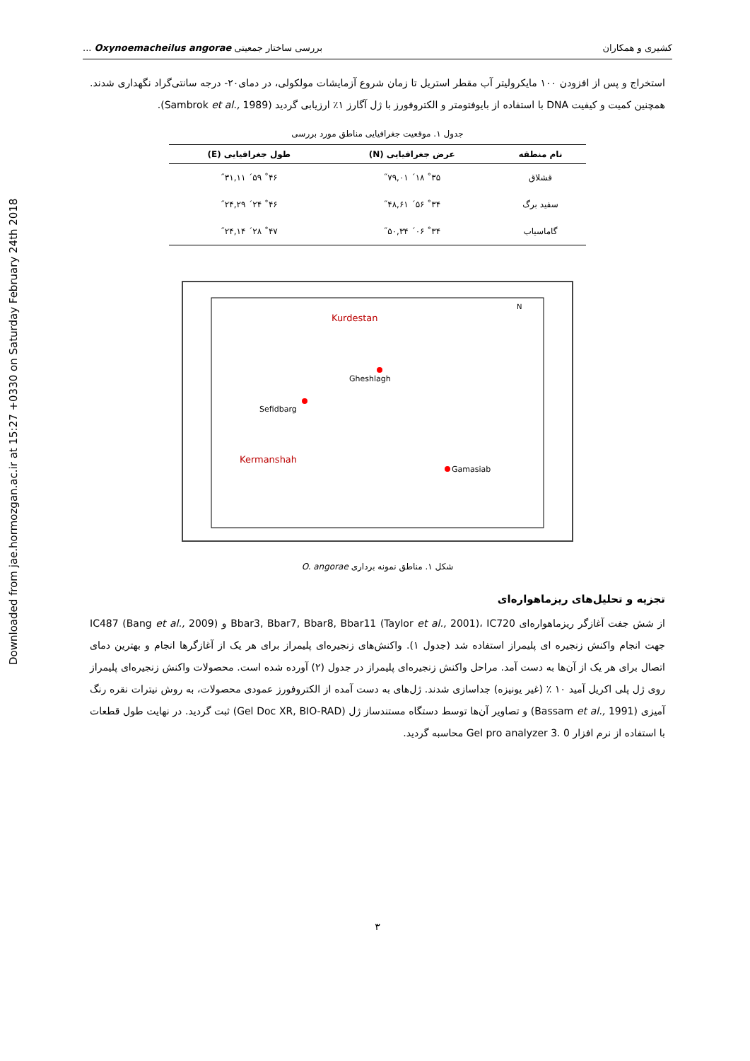Downloaded from jae.hormozgan.ac.ir at 15:27 +0330 on Saturday February 24th 2018
کشیری و همکاران بررسی ساختار جمعیتی Oxynoemacheilus angorae ...
استخراج و پس از افزودن ۱۰۰ مایکرولیتر آب مقطر استریل تا زمان شروع آزمایشات مولکولی، در دمای۲۰- درجه سانتی‌گراد نگهداری شدند. همچنین کمیت و کیفیت DNA با استفاده از بایوفتومتر و الکتروفورز با ژل آگارز ۱٪ ارزیابی گردید (Sambrok et al., 1989).
جدول ۱. موقعیت جغرافیایی مناطق مورد بررسی
| نام منطقه | عرض جغرافیایی (N) | طول جغرافیایی (E) |
| --- | --- | --- |
| قشلاق | ۳۵˚ ۱۸´ ۷۹,۰۱˝ | ۴۶˚ ۵۹´ ۳۱,۱۱˝ |
| سفید برگ | ۳۴˚ ۵۶´ ۴۸,۶۱˝ | ۴۶˚ ۲۴´ ۲۴,۲۹˝ |
| گاماسیاب | ۳۴˚ ۰۶´ ۵۰,۳۴˝ | ۴۷˚ ۲۸´ ۲۴,۱۴˝ |
Kurdestan
Gheshlagh
Sefidbarg
Kermanshah
Gamasiab
N
شکل ۱. مناطق نمونه برداری O. angorae
تجزیه و تحلیل‌های ریزماهواره‌ای
از شش جفت آغازگر ریزماهواره‌ای Bbar3, Bbar7, Bbar8, Bbar11 (Taylor et al., 2001)، IC720 و IC487 (Bang et al., 2009) جهت انجام واکنش زنجیره ای پلیمراز استفاده شد (جدول ۱). واکنش‌های زنجیره‌ای پلیمراز برای هر یک از آغازگرها انجام و بهترین دمای اتصال برای هر یک از آن‌ها به دست آمد. مراحل واکنش زنجیره‌ای پلیمراز در جدول (۲) آورده شده است. محصولات واکنش زنجیره‌ای پلیمراز روی ژل پلی اکریل آمید ۱۰ ٪ (غیر یونیزه) جداسازی شدند. ژل‌های به دست آمده از الکتروفورز عمودی محصولات، به روش نیترات نقره رنگ آمیزی (Bassam et al., 1991) و تصاویر آن‌ها توسط دستگاه مستندساز ژل (Gel Doc XR, BIO-RAD) ثبت گردید. در نهایت طول قطعات با استفاده از نرم افزار Gel pro analyzer 3. 0 محاسبه گردید.
۳